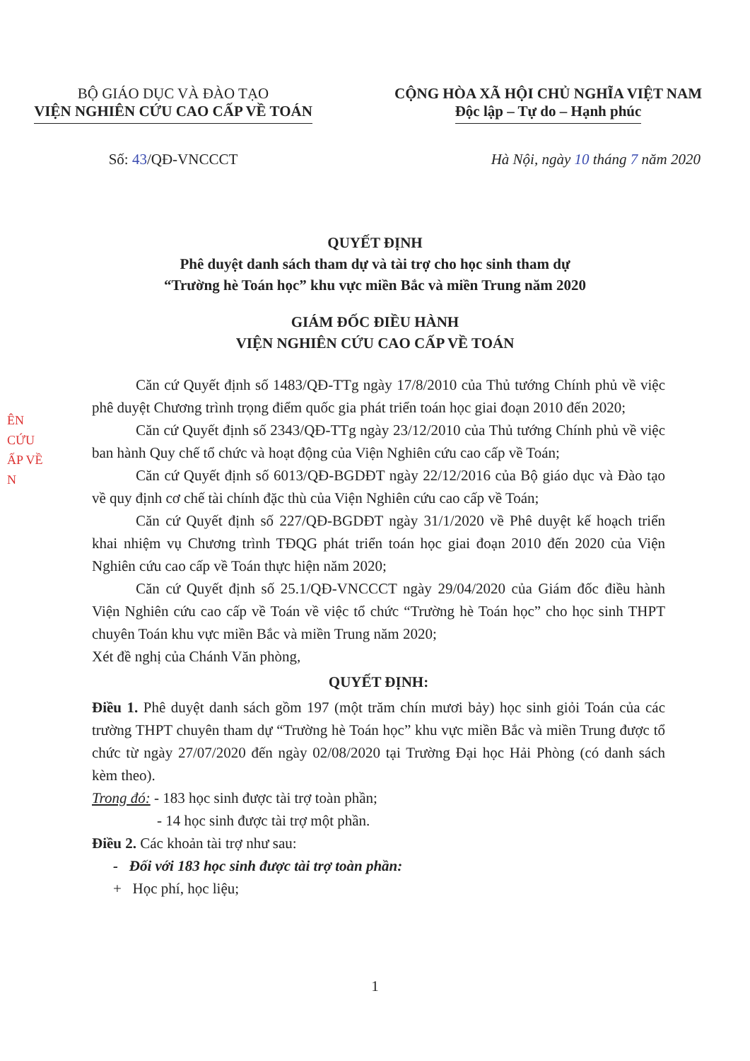BỘ GIÁO DỤC VÀ ĐÀO TẠO
VIỆN NGHIÊN CỨU CAO CẤP VỀ TOÁN
CỘNG HÒA XÃ HỘI CHỦ NGHĨA VIỆT NAM
Độc lập – Tự do – Hạnh phúc
Số: 43/QĐ-VNCCCT Hà Nội, ngày 10 tháng 7 năm 2020
QUYẾT ĐỊNH
Phê duyệt danh sách tham dự và tài trợ cho học sinh tham dự
“Trường hè Toán học” khu vực miền Bắc và miền Trung năm 2020
GIÁM ĐỐC ĐIỀU HÀNH
VIỆN NGHIÊN CỨU CAO CẤP VỀ TOÁN
ÊN
CỨU
ẤP VỀ
N
Căn cứ Quyết định số 1483/QĐ-TTg ngày 17/8/2010 của Thủ tướng Chính phủ về việc phê duyệt Chương trình trọng điểm quốc gia phát triển toán học giai đoạn 2010 đến 2020;
Căn cứ Quyết định số 2343/QĐ-TTg ngày 23/12/2010 của Thủ tướng Chính phủ về việc ban hành Quy chế tổ chức và hoạt động của Viện Nghiên cứu cao cấp về Toán;
Căn cứ Quyết định số 6013/QĐ-BGDĐT ngày 22/12/2016 của Bộ giáo dục và Đào tạo về quy định cơ chế tài chính đặc thù của Viện Nghiên cứu cao cấp về Toán;
Căn cứ Quyết định số 227/QĐ-BGDĐT ngày 31/1/2020 về Phê duyệt kế hoạch triển khai nhiệm vụ Chương trình TĐQG phát triển toán học giai đoạn 2010 đến 2020 của Viện Nghiên cứu cao cấp về Toán thực hiện năm 2020;
Căn cứ Quyết định số 25.1/QĐ-VNCCCT ngày 29/04/2020 của Giám đốc điều hành Viện Nghiên cứu cao cấp về Toán về việc tổ chức “Trường hè Toán học” cho học sinh THPT chuyên Toán khu vực miền Bắc và miền Trung năm 2020;
Xét đề nghị của Chánh Văn phòng,
QUYẾT ĐỊNH:
Điều 1. Phê duyệt danh sách gồm 197 (một trăm chín mươi bảy) học sinh giỏi Toán của các trường THPT chuyên tham dự “Trường hè Toán học” khu vực miền Bắc và miền Trung được tổ chức từ ngày 27/07/2020 đến ngày 02/08/2020 tại Trường Đại học Hải Phòng (có danh sách kèm theo).
Trong đó: - 183 học sinh được tài trợ toàn phần;
- 14 học sinh được tài trợ một phần.
Điều 2. Các khoản tài trợ như sau:
- Đối với 183 học sinh được tài trợ toàn phần:
+ Học phí, học liệu;
1